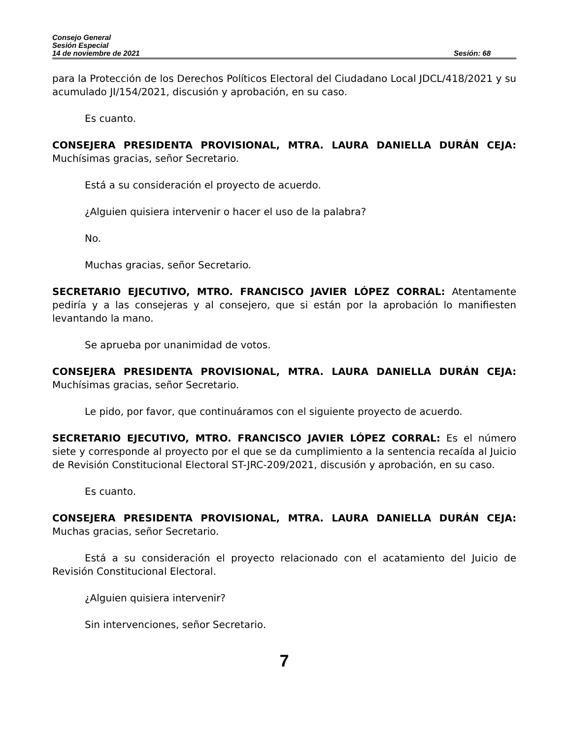Consejo General
Sesión Especial
14 de noviembre de 2021 Sesión: 68
para la Protección de los Derechos Políticos Electoral del Ciudadano Local JDCL/418/2021 y su acumulado JI/154/2021, discusión y aprobación, en su caso.
Es cuanto.
CONSEJERA PRESIDENTA PROVISIONAL, MTRA. LAURA DANIELLA DURÁN CEJA: Muchísimas gracias, señor Secretario.
Está a su consideración el proyecto de acuerdo.
¿Alguien quisiera intervenir o hacer el uso de la palabra?
No.
Muchas gracias, señor Secretario.
SECRETARIO EJECUTIVO, MTRO. FRANCISCO JAVIER LÓPEZ CORRAL: Atentamente pediría y a las consejeras y al consejero, que si están por la aprobación lo manifiesten levantando la mano.
Se aprueba por unanimidad de votos.
CONSEJERA PRESIDENTA PROVISIONAL, MTRA. LAURA DANIELLA DURÁN CEJA: Muchísimas gracias, señor Secretario.
Le pido, por favor, que continuáramos con el siguiente proyecto de acuerdo.
SECRETARIO EJECUTIVO, MTRO. FRANCISCO JAVIER LÓPEZ CORRAL: Es el número siete y corresponde al proyecto por el que se da cumplimiento a la sentencia recaída al Juicio de Revisión Constitucional Electoral ST-JRC-209/2021, discusión y aprobación, en su caso.
Es cuanto.
CONSEJERA PRESIDENTA PROVISIONAL, MTRA. LAURA DANIELLA DURÁN CEJA: Muchas gracias, señor Secretario.
Está a su consideración el proyecto relacionado con el acatamiento del Juicio de Revisión Constitucional Electoral.
¿Alguien quisiera intervenir?
Sin intervenciones, señor Secretario.
7